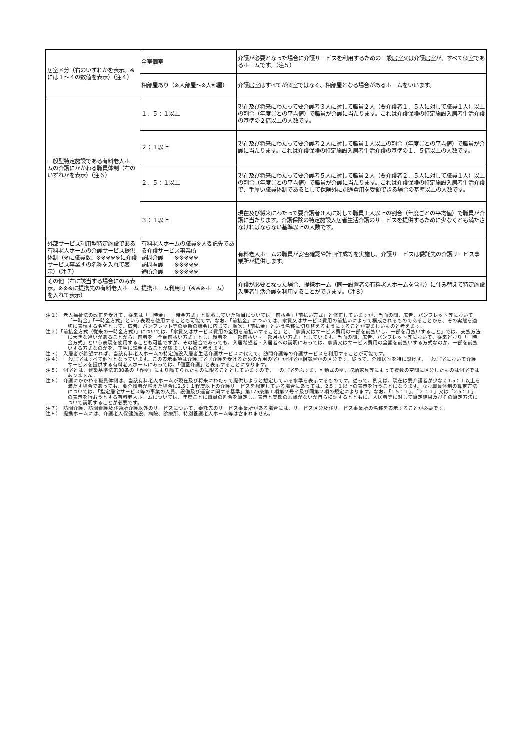| 居室区分（右のいずれかを表示。※には１～４の数値を表示）（注４） | 全室個室 | 介護が必要となった場合に介護サービスを利用するための一般居室又は介護居室が、すべて個室であるホームです。（注５） |
| | 相部屋あり（※人部屋～※人部屋） | 介護居室はすべてが個室ではなく、相部屋となる場合があるホームをいいます。 |
| 一般型特定施設である有料老人ホームの介護にかかわる職員体制（右のいずれかを表示）（注６） | １．５：１以上 | 現在及び将来にわたって要介護者３人に対して職員２人（要介護者１．５人に対して職員１人）以上の割合（年度ごとの平均値）で職員が介護に当たります。これは介護保険の特定施設入居者生活介護の基準の２倍以上の人数です。 |
| | ２：１以上 | 現在及び将来にわたって要介護者２人に対して職員１人以上の割合（年度ごとの平均値）で職員が介護に当たります。これは介護保険の特定施設入居者生活介護の基準の１．５倍以上の人数です。 |
| | ２．５：１以上 | 現在及び将来にわたって要介護者５人に対して職員２人（要介護者２．５人に対して職員１人）以上の割合（年度ごとの平均値）で職員が介護に当たります。これは介護保険の特定施設入居者生活介護で、手厚い職員体制であるとして保険外に別途費用を受領できる場合の基準以上の人数です。 |
| | ３：１以上 | 現在及び将来にわたって要介護者３人に対して職員１人以上の割合（年度ごとの平均値）で職員が介護に当たります。介護保険の特定施設入居者生活介護のサービスを提供するために少なくとも満たさなければならない基準以上の人数です。 |
| 外部サービス利用型特定施設である有料老人ホームの介護サービス提供体制（※に職員数、※※※※※に介護サービス事業所の名称を入れて表示）（注７） | 有料老人ホームの職員※人委託先である介護サービス事業所 訪問介護 ※※※※※ 訪問看護 ※※※※※ 通所介護 ※※※※※ | 有料老人ホームの職員が安否確認や計画作成等を実施し、介護サービスは委託先の介護サービス事業所が提供します。 |
| その他（右に該当する場合にのみ表示。※※※に提携先の有料老人ホームを入れて表示） | 提携ホーム利用可（※※※ホーム） | 介護が必要となった場合、提携ホーム（同一設置者の有料老人ホームを含む）に住み替えて特定施設入居者生活介護を利用することができます。（注８） |
注１）　老人福祉法の改正を受けて、従来は「一時金」「一時金方式」と記載していた項目については「前払金」「前払い方式」と修正していますが、当面の間、広告、パンフレット等において「一時金」「一時金方式」という表現を使用することも可能です。なお、「前払金」については、家賃又はサービス費用の前払いによって構成されるものであることから、その実態を適切に表現する名称として、広告、パンフレット等の更新の機会に応じて、順次、「前払金」という名称に切り替えるようにすることが望ましいものと考えます。
注２）「前払金方式（従来の一時金方式）」については、「家賃又はサービス費用の全額を前払いすること」と、「家賃又はサービス費用の一部を前払いし、一部を月払いすること」では、支払方法に大きな違いがあることから、前者を「全額前払い方式」とし、後者を「一部前払い・一部月払い方式」としています。当面の間、広告、パンフレット等において、従来どおり「一時金方式」という表現を使用することも可能ですが、その場合であっても、入居希望者・入居者への説明にあっては、家賃又はサービス費用の全額を前払いする方式なのか、一部を前払いする方式なのかを、丁寧に説明することが望ましいものと考えます。
注３）　入居者が希望すれば、当該有料老人ホームの特定施設入居者生活介護サービスに代えて、訪問介護等の介護サービスを利用することが可能です。
注４）　一般居室はすべて個室となっています。この表示事項は介護居室（介護を受けるための専用の室）が個室か相部屋かの区分です。従って、介護居室を特に設けず、一般居室において介護サービスを提供する有料老人ホームにあっては、「個室介護」と表示することになります。
注５）　個室とは、建築基準法第30条の「界壁」により隔てられたものに限ることとしていますので、一の居室をふすま、可動式の壁、収納家具等によって複数の空間に区分したものは個室ではありません。
注６）　介護にかかわる職員体制は、当該有料老人ホームが現在及び将来にわたって提供しようと想定している水準を表示するものです。従って、例えば、現在は要介護者が少なく1.5：１以上を満たす場合であっても、要介護者が増えた場合に2.5：１程度以上の介護サービスを想定している場合にあっては、2.5：１以上の表示を行うことになります。なお職員体制の算定方法については、「指定居宅サービス等の事業の人員、設備及び運営に関する基準」第175条第１項第２号イ及び同第２項の規定によります。なお、「1.5：１」、「２：１」又は「2.5：１」の表示を行おうとする有料老人ホームについては、年度ごとに職員の割合を算定し、表示と実態の乖離がないか自ら検証するとともに、入居者等に対して算定結果及びその算定方法について説明することが必要です。
注７）　訪問介護、訪問看護及び通所介護以外のサービスについて、委託先のサービス事業所がある場合には、サービス区分及びサービス事業所の名称を表示することが必要です。
注８）　提携ホームには、介護老人保健施設、病院、診療所、特別養護老人ホーム等は含まれません。